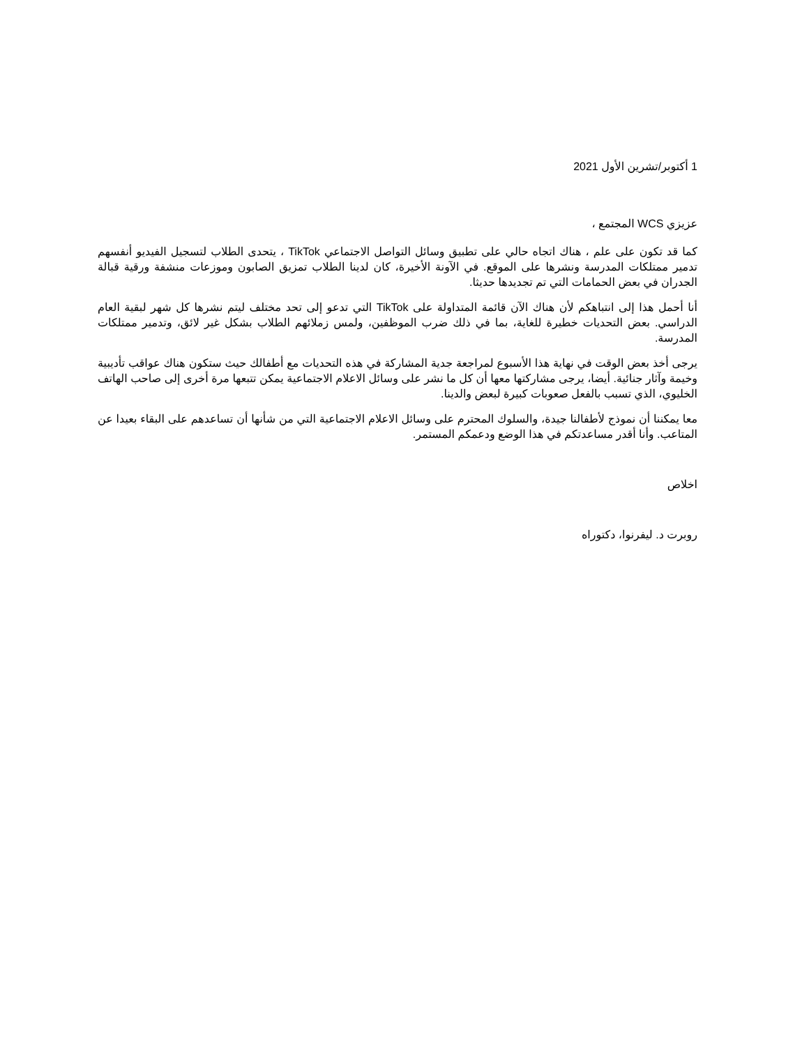1 أكتوبر/تشرين الأول 2021
عزيزي WCS المجتمع ،
كما قد تكون على علم ، هناك اتجاه حالي على تطبيق وسائل التواصل الاجتماعي TikTok ، يتحدى الطلاب لتسجيل الفيديو أنفسهم تدمير ممتلكات المدرسة ونشرها على الموقع. في الآونة الأخيرة، كان لدينا الطلاب تمزيق الصابون وموزعات منشفة ورقية قبالة الجدران في بعض الحمامات التي تم تجديدها حديثا.
أنا أحمل هذا إلى انتباهكم لأن هناك الآن قائمة المتداولة على TikTok التي تدعو إلى تحد مختلف ليتم نشرها كل شهر لبقية العام الدراسي. بعض التحديات خطيرة للغاية، بما في ذلك ضرب الموظفين، ولمس زملائهم الطلاب بشكل غير لائق، وتدمير ممتلكات المدرسة.
يرجى أخذ بعض الوقت في نهاية هذا الأسبوع لمراجعة جدية المشاركة في هذه التحديات مع أطفالك حيث ستكون هناك عواقب تأديبية وخيمة وآثار جنائية. أيضا، يرجى مشاركتها معها أن كل ما نشر على وسائل الاعلام الاجتماعية يمكن تتبعها مرة أخرى إلى صاحب الهاتف الخليوي، الذي تسبب بالفعل صعوبات كبيرة لبعض والدينا.
معا يمكننا أن نموذج لأطفالنا جيدة، والسلوك المحترم على وسائل الاعلام الاجتماعية التي من شأنها أن تساعدهم على البقاء بعيدا عن المتاعب. وأنا أقدر مساعدتكم في هذا الوضع ودعمكم المستمر.
اخلاص
روبرت د. ليفرنوا، دكتوراه